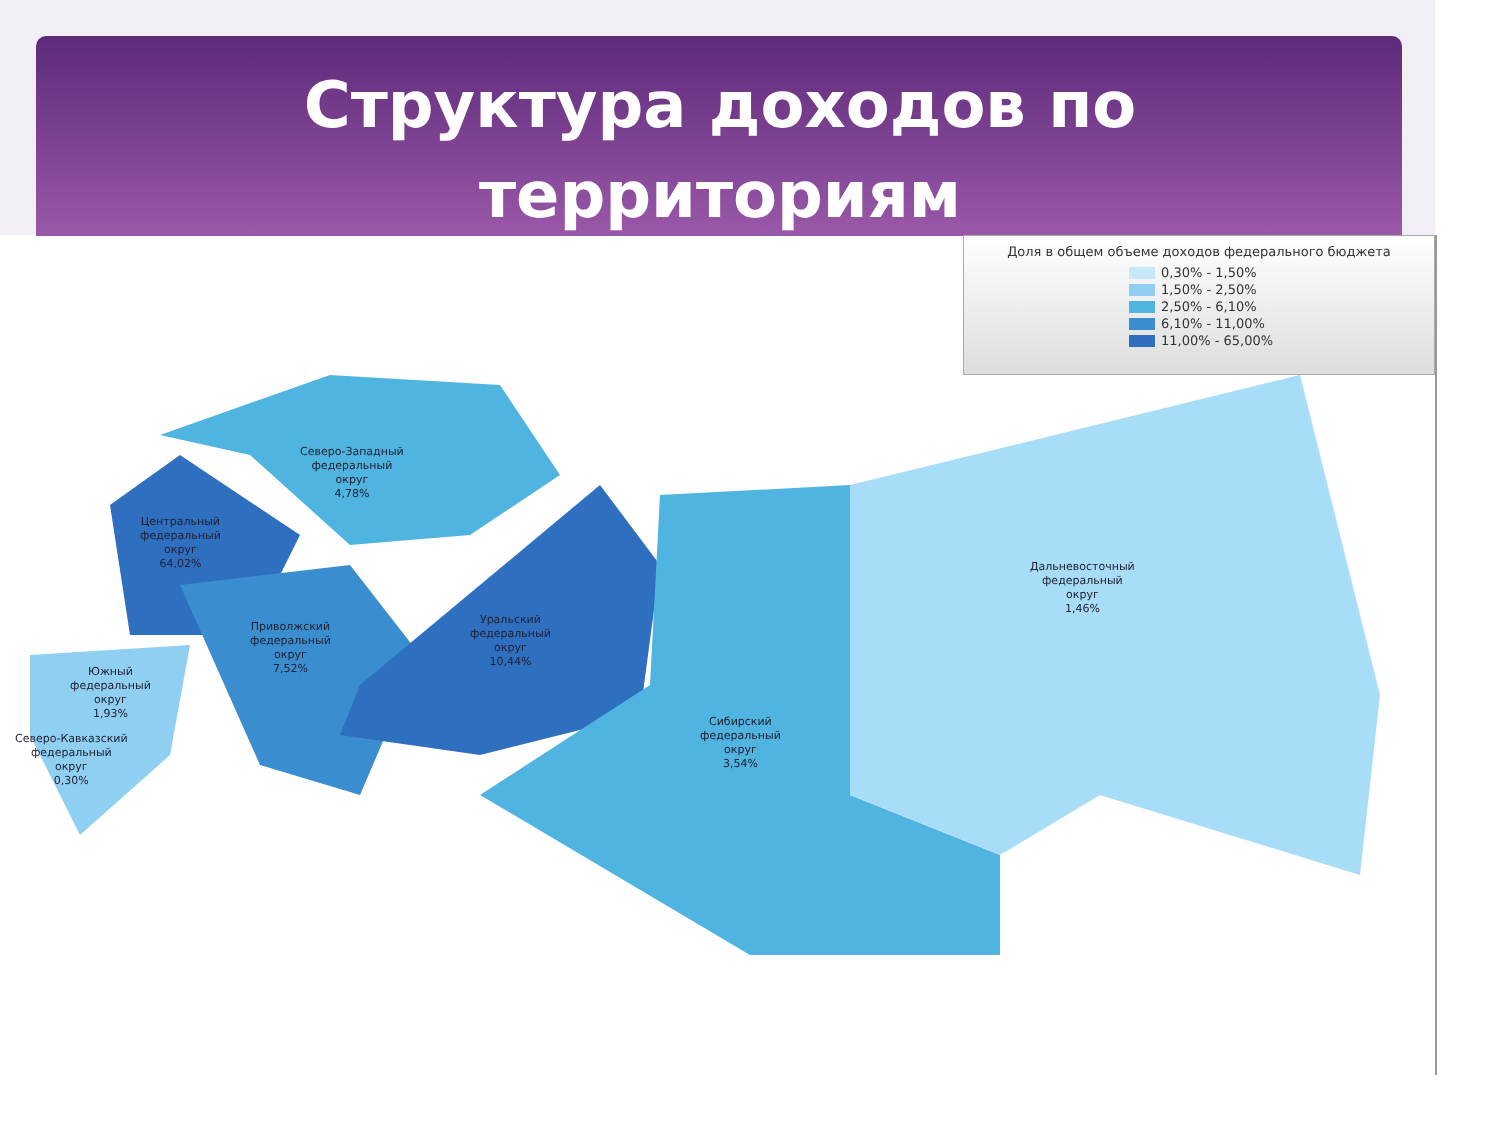Структура доходов по
территориям
Доля в общем объеме доходов федерального бюджета
0,30% - 1,50%
1,50% - 2,50%
2,50% - 6,10%
6,10% - 11,00%
11,00% - 65,00%
Северо-Западный
федеральный
округ
4,78%
Центральный
федеральный
округ
64,02%
Приволжский
федеральный
округ
7,52%
Уральский
федеральный
округ
10,44%
Дальневосточный
федеральный
округ
1,46%
Сибирский
федеральный
округ
3,54%
Южный
федеральный
округ
1,93%
Северо-Кавказский
федеральный
округ
0,30%